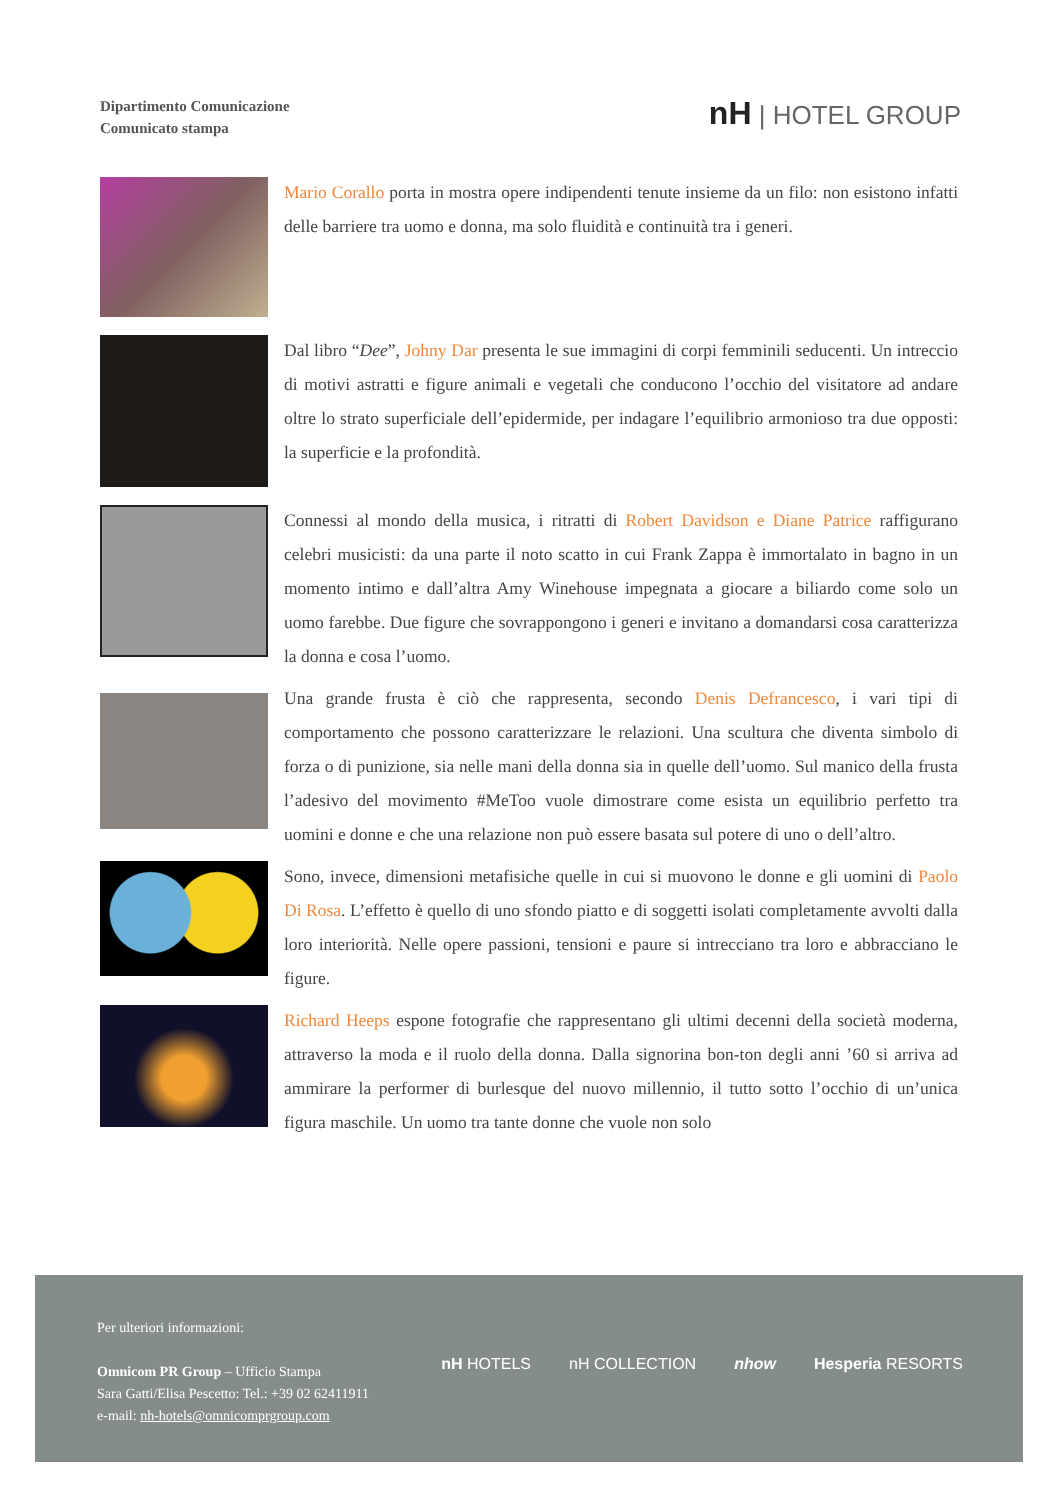Dipartimento Comunicazione
Comunicato stampa
nH | HOTEL GROUP
Mario Corallo porta in mostra opere indipendenti tenute insieme da un filo: non esistono infatti delle barriere tra uomo e donna, ma solo fluidità e continuità tra i generi.
Dal libro “Dee”, Johny Dar presenta le sue immagini di corpi femminili seducenti. Un intreccio di motivi astratti e figure animali e vegetali che conducono l’occhio del visitatore ad andare oltre lo strato superficiale dell’epidermide, per indagare l’equilibrio armonioso tra due opposti: la superficie e la profondità.
Connessi al mondo della musica, i ritratti di Robert Davidson e Diane Patrice raffigurano celebri musicisti: da una parte il noto scatto in cui Frank Zappa è immortalato in bagno in un momento intimo e dall’altra Amy Winehouse impegnata a giocare a biliardo come solo un uomo farebbe. Due figure che sovrappongono i generi e invitano a domandarsi cosa caratterizza la donna e cosa l’uomo.
Una grande frusta è ciò che rappresenta, secondo Denis Defrancesco, i vari tipi di comportamento che possono caratterizzare le relazioni. Una scultura che diventa simbolo di forza o di punizione, sia nelle mani della donna sia in quelle dell’uomo. Sul manico della frusta l’adesivo del movimento #MeToo vuole dimostrare come esista un equilibrio perfetto tra uomini e donne e che una relazione non può essere basata sul potere di uno o dell’altro.
Sono, invece, dimensioni metafisiche quelle in cui si muovono le donne e gli uomini di Paolo Di Rosa. L’effetto è quello di uno sfondo piatto e di soggetti isolati completamente avvolti dalla loro interiorità. Nelle opere passioni, tensioni e paure si intrecciano tra loro e abbracciano le figure.
Richard Heeps espone fotografie che rappresentano gli ultimi decenni della società moderna, attraverso la moda e il ruolo della donna. Dalla signorina bon-ton degli anni ’60 si arriva ad ammirare la performer di burlesque del nuovo millennio, il tutto sotto l’occhio di un’unica figura maschile. Un uomo tra tante donne che vuole non solo
Per ulteriori informazioni:
Omnicom PR Group – Ufficio Stampa
Sara Gatti/Elisa Pescetto: Tel.: +39 02 62411911
e-mail: nh-hotels@omnicomprgroup.com
nH HOTELS nH COLLECTION nhow Hesperia RESORTS